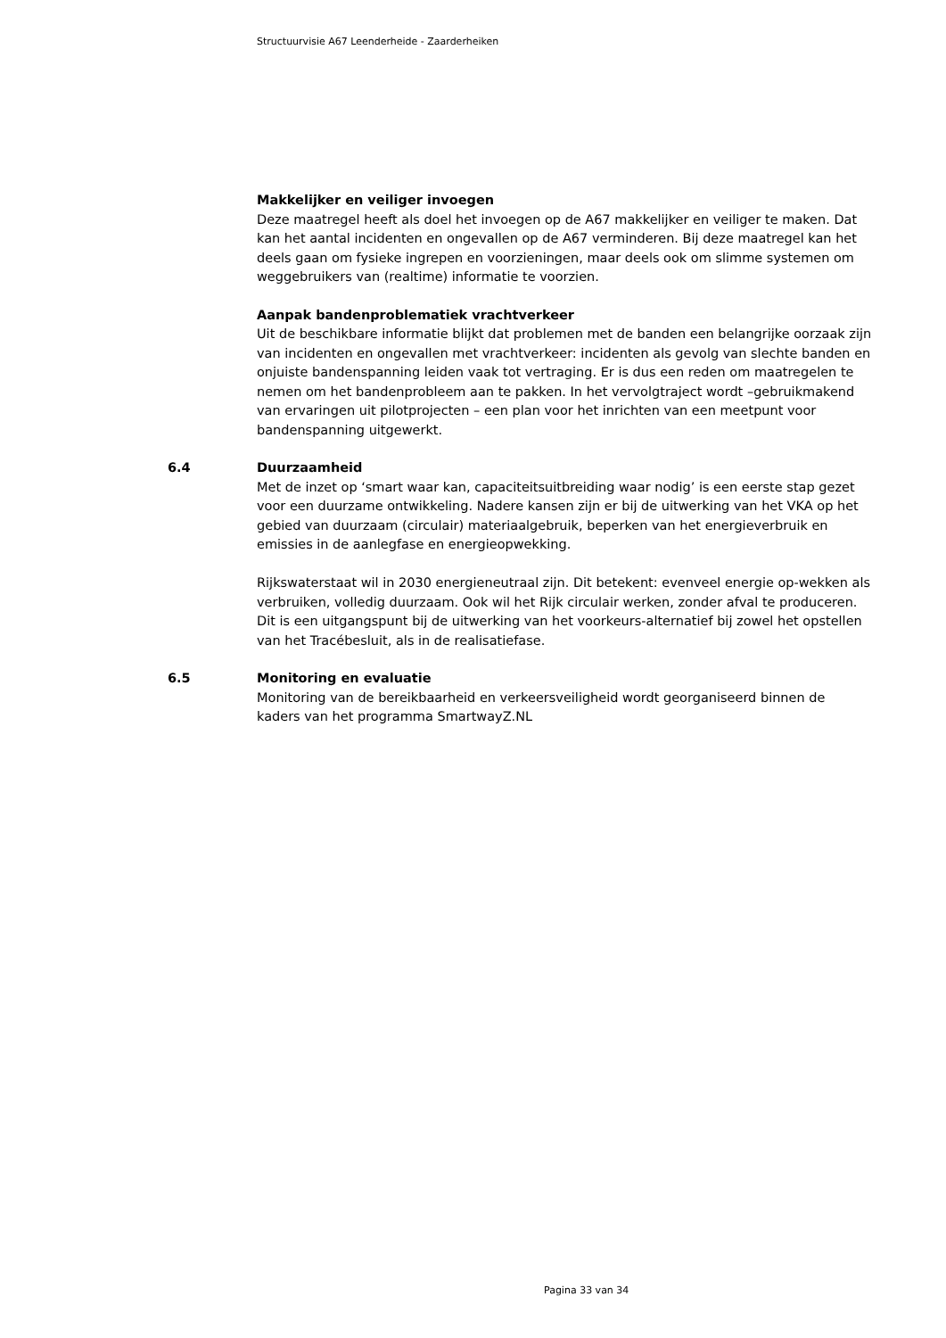Structuurvisie A67 Leenderheide - Zaarderheiken
Makkelijker en veiliger invoegen
Deze maatregel heeft als doel het invoegen op de A67 makkelijker en veiliger te maken. Dat kan het aantal incidenten en ongevallen op de A67 verminderen. Bij deze maatregel kan het deels gaan om fysieke ingrepen en voorzieningen, maar deels ook om slimme systemen om weggebruikers van (realtime) informatie te voorzien.
Aanpak bandenproblematiek vrachtverkeer
Uit de beschikbare informatie blijkt dat problemen met de banden een belangrijke oorzaak zijn van incidenten en ongevallen met vrachtverkeer: incidenten als gevolg van slechte banden en onjuiste bandenspanning leiden vaak tot vertraging. Er is dus een reden om maatregelen te nemen om het bandenprobleem aan te pakken. In het vervolgtraject wordt –gebruikmakend van ervaringen uit pilotprojecten – een plan voor het inrichten van een meetpunt voor bandenspanning uitgewerkt.
6.4 Duurzaamheid
Met de inzet op ‘smart waar kan, capaciteitsuitbreiding waar nodig’ is een eerste stap gezet voor een duurzame ontwikkeling. Nadere kansen zijn er bij de uitwerking van het VKA op het gebied van duurzaam (circulair) materiaalgebruik, beperken van het energieverbruik en emissies in de aanlegfase en energieopwekking.
Rijkswaterstaat wil in 2030 energieneutraal zijn. Dit betekent: evenveel energie op-wekken als verbruiken, volledig duurzaam. Ook wil het Rijk circulair werken, zonder afval te produceren. Dit is een uitgangspunt bij de uitwerking van het voorkeurs-alternatief bij zowel het opstellen van het Tracébesluit, als in de realisatiefase.
6.5 Monitoring en evaluatie
Monitoring van de bereikbaarheid en verkeersveiligheid wordt georganiseerd binnen de kaders van het programma SmartwayZ.NL
Pagina 33 van 34